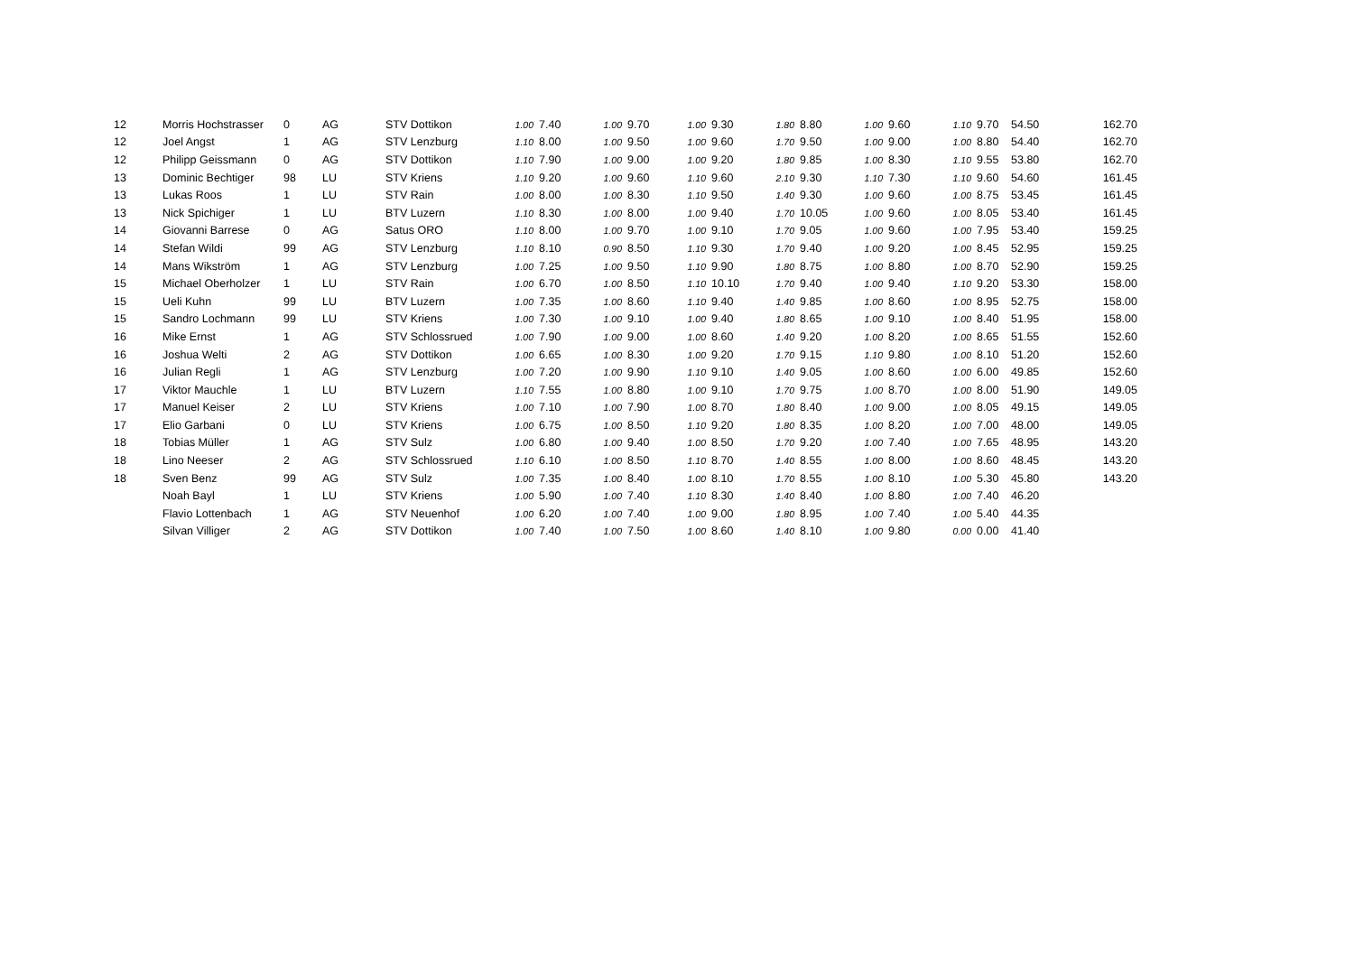| 12 | Morris Hochstrasser | 0 | AG | STV Dottikon | 1.00 | 7.40 | 1.00 | 9.70 | 1.00 | 9.30 | 1.80 | 8.80 | 1.00 | 9.60 | 1.10 | 9.70 | 54.50 | 162.70 |
| 12 | Joel Angst | 1 | AG | STV Lenzburg | 1.10 | 8.00 | 1.00 | 9.50 | 1.00 | 9.60 | 1.70 | 9.50 | 1.00 | 9.00 | 1.00 | 8.80 | 54.40 | 162.70 |
| 12 | Philipp Geissmann | 0 | AG | STV Dottikon | 1.10 | 7.90 | 1.00 | 9.00 | 1.00 | 9.20 | 1.80 | 9.85 | 1.00 | 8.30 | 1.10 | 9.55 | 53.80 | 162.70 |
| 13 | Dominic Bechtiger | 98 | LU | STV Kriens | 1.10 | 9.20 | 1.00 | 9.60 | 1.10 | 9.60 | 2.10 | 9.30 | 1.10 | 7.30 | 1.10 | 9.60 | 54.60 | 161.45 |
| 13 | Lukas Roos | 1 | LU | STV Rain | 1.00 | 8.00 | 1.00 | 8.30 | 1.10 | 9.50 | 1.40 | 9.30 | 1.00 | 9.60 | 1.00 | 8.75 | 53.45 | 161.45 |
| 13 | Nick Spichiger | 1 | LU | BTV Luzern | 1.10 | 8.30 | 1.00 | 8.00 | 1.00 | 9.40 | 1.70 | 10.05 | 1.00 | 9.60 | 1.00 | 8.05 | 53.40 | 161.45 |
| 14 | Giovanni Barrese | 0 | AG | Satus ORO | 1.10 | 8.00 | 1.00 | 9.70 | 1.00 | 9.10 | 1.70 | 9.05 | 1.00 | 9.60 | 1.00 | 7.95 | 53.40 | 159.25 |
| 14 | Stefan Wildi | 99 | AG | STV Lenzburg | 1.10 | 8.10 | 0.90 | 8.50 | 1.10 | 9.30 | 1.70 | 9.40 | 1.00 | 9.20 | 1.00 | 8.45 | 52.95 | 159.25 |
| 14 | Mans Wikström | 1 | AG | STV Lenzburg | 1.00 | 7.25 | 1.00 | 9.50 | 1.10 | 9.90 | 1.80 | 8.75 | 1.00 | 8.80 | 1.00 | 8.70 | 52.90 | 159.25 |
| 15 | Michael Oberholzer | 1 | LU | STV Rain | 1.00 | 6.70 | 1.00 | 8.50 | 1.10 | 10.10 | 1.70 | 9.40 | 1.00 | 9.40 | 1.10 | 9.20 | 53.30 | 158.00 |
| 15 | Ueli Kuhn | 99 | LU | BTV Luzern | 1.00 | 7.35 | 1.00 | 8.60 | 1.10 | 9.40 | 1.40 | 9.85 | 1.00 | 8.60 | 1.00 | 8.95 | 52.75 | 158.00 |
| 15 | Sandro Lochmann | 99 | LU | STV Kriens | 1.00 | 7.30 | 1.00 | 9.10 | 1.00 | 9.40 | 1.80 | 8.65 | 1.00 | 9.10 | 1.00 | 8.40 | 51.95 | 158.00 |
| 16 | Mike Ernst | 1 | AG | STV Schlossrued | 1.00 | 7.90 | 1.00 | 9.00 | 1.00 | 8.60 | 1.40 | 9.20 | 1.00 | 8.20 | 1.00 | 8.65 | 51.55 | 152.60 |
| 16 | Joshua Welti | 2 | AG | STV Dottikon | 1.00 | 6.65 | 1.00 | 8.30 | 1.00 | 9.20 | 1.70 | 9.15 | 1.10 | 9.80 | 1.00 | 8.10 | 51.20 | 152.60 |
| 16 | Julian Regli | 1 | AG | STV Lenzburg | 1.00 | 7.20 | 1.00 | 9.90 | 1.10 | 9.10 | 1.40 | 9.05 | 1.00 | 8.60 | 1.00 | 6.00 | 49.85 | 152.60 |
| 17 | Viktor Mauchle | 1 | LU | BTV Luzern | 1.10 | 7.55 | 1.00 | 8.80 | 1.00 | 9.10 | 1.70 | 9.75 | 1.00 | 8.70 | 1.00 | 8.00 | 51.90 | 149.05 |
| 17 | Manuel Keiser | 2 | LU | STV Kriens | 1.00 | 7.10 | 1.00 | 7.90 | 1.00 | 8.70 | 1.80 | 8.40 | 1.00 | 9.00 | 1.00 | 8.05 | 49.15 | 149.05 |
| 17 | Elio Garbani | 0 | LU | STV Kriens | 1.00 | 6.75 | 1.00 | 8.50 | 1.10 | 9.20 | 1.80 | 8.35 | 1.00 | 8.20 | 1.00 | 7.00 | 48.00 | 149.05 |
| 18 | Tobias Müller | 1 | AG | STV Sulz | 1.00 | 6.80 | 1.00 | 9.40 | 1.00 | 8.50 | 1.70 | 9.20 | 1.00 | 7.40 | 1.00 | 7.65 | 48.95 | 143.20 |
| 18 | Lino Neeser | 2 | AG | STV Schlossrued | 1.10 | 6.10 | 1.00 | 8.50 | 1.10 | 8.70 | 1.40 | 8.55 | 1.00 | 8.00 | 1.00 | 8.60 | 48.45 | 143.20 |
| 18 | Sven Benz | 99 | AG | STV Sulz | 1.00 | 7.35 | 1.00 | 8.40 | 1.00 | 8.10 | 1.70 | 8.55 | 1.00 | 8.10 | 1.00 | 5.30 | 45.80 | 143.20 |
| | Noah Bayl | 1 | LU | STV Kriens | 1.00 | 5.90 | 1.00 | 7.40 | 1.10 | 8.30 | 1.40 | 8.40 | 1.00 | 8.80 | 1.00 | 7.40 | 46.20 | |
| | Flavio Lottenbach | 1 | AG | STV Neuenhof | 1.00 | 6.20 | 1.00 | 7.40 | 1.00 | 9.00 | 1.80 | 8.95 | 1.00 | 7.40 | 1.00 | 5.40 | 44.35 | |
| | Silvan Villiger | 2 | AG | STV Dottikon | 1.00 | 7.40 | 1.00 | 7.50 | 1.00 | 8.60 | 1.40 | 8.10 | 1.00 | 9.80 | 0.00 | 0.00 | 41.40 | |